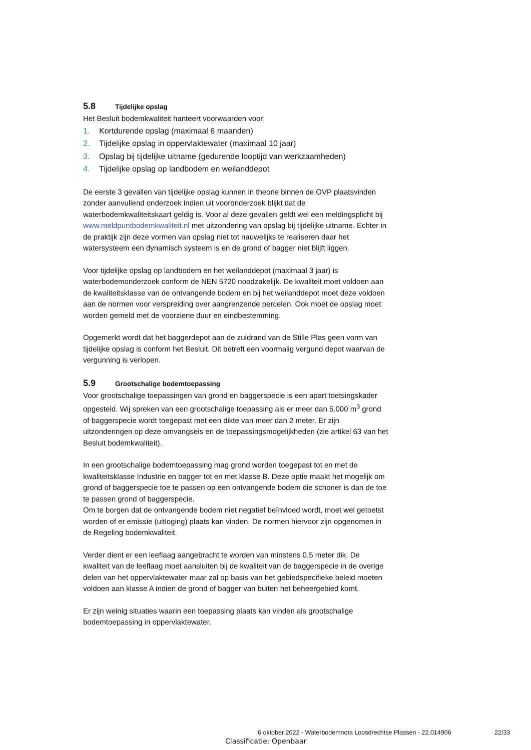5.8 Tijdelijke opslag
Het Besluit bodemkwaliteit hanteert voorwaarden voor:
1. Kortdurende opslag (maximaal 6 maanden)
2. Tijdelijke opslag in oppervlaktewater (maximaal 10 jaar)
3. Opslag bij tijdelijke uitname (gedurende looptijd van werkzaamheden)
4. Tijdelijke opslag op landbodem en weilanddepot
De eerste 3 gevallen van tijdelijke opslag kunnen in theorie binnen de OVP plaatsvinden zonder aanvullend onderzoek indien uit vooronderzoek blijkt dat de waterbodemkwaliteitskaart geldig is. Voor al deze gevallen geldt wel een meldingsplicht bij www.meldpuntbodemkwaliteit.nl met uitzondering van opslag bij tijdelijke uitname. Echter in de praktijk zijn deze vormen van opslag niet tot nauwelijks te realiseren daar het watersysteem een dynamisch systeem is en de grond of bagger niet blijft liggen.
Voor tijdelijke opslag op landbodem en het weilanddepot (maximaal 3 jaar) is waterbodemonderzoek conform de NEN 5720 noodzakelijk. De kwaliteit moet voldoen aan de kwaliteitsklasse van de ontvangende bodem en bij het weilanddepot moet deze voldoen aan de normen voor verspreiding over aangrenzende percelen. Ook moet de opslag moet worden gemeld met de voorziene duur en eindbestemming.
Opgemerkt wordt dat het baggerdepot aan de zuidrand van de Stille Plas geen vorm van tijdelijke opslag is conform het Besluit. Dit betreft een voormalig vergund depot waarvan de vergunning is verlopen.
5.9 Grootschalige bodemtoepassing
Voor grootschalige toepassingen van grond en baggerspecie is een apart toetsingskader opgesteld. Wij spreken van een grootschalige toepassing als er meer dan 5.000 m<sup>3</sup> grond of baggerspecie wordt toegepast met een dikte van meer dan 2 meter. Er zijn uitzonderingen op deze omvangseis en de toepassingsmogelijkheden (zie artikel 63 van het Besluit bodemkwaliteit).
In een grootschalige bodemtoepassing mag grond worden toegepast tot en met de kwaliteitsklasse Industrie en bagger tot en met klasse B. Deze optie maakt het mogelijk om grond of baggerspecie toe te passen op een ontvangende bodem die schoner is dan de toe te passen grond of baggerspecie.
Om te borgen dat de ontvangende bodem niet negatief beïnvloed wordt, moet wel getoetst worden of er emissie (uitloging) plaats kan vinden. De normen hiervoor zijn opgenomen in de Regeling bodemkwaliteit.
Verder dient er een leeflaag aangebracht te worden van minstens 0,5 meter dik. De kwaliteit van de leeflaag moet aansluiten bij de kwaliteit van de baggerspecie in de overige delen van het oppervlaktewater maar zal op basis van het gebiedspecifieke beleid moeten voldoen aan klasse A indien de grond of bagger van buiten het beheergebied komt.
Er zijn weinig situaties waarin een toepassing plaats kan vinden als grootschalige bodemtoepassing in oppervlaktewater.
6 oktober 2022 - Waterbodemnota Loosdrechtse Plassen - 22.014906
22/33
Classificatie: Openbaar